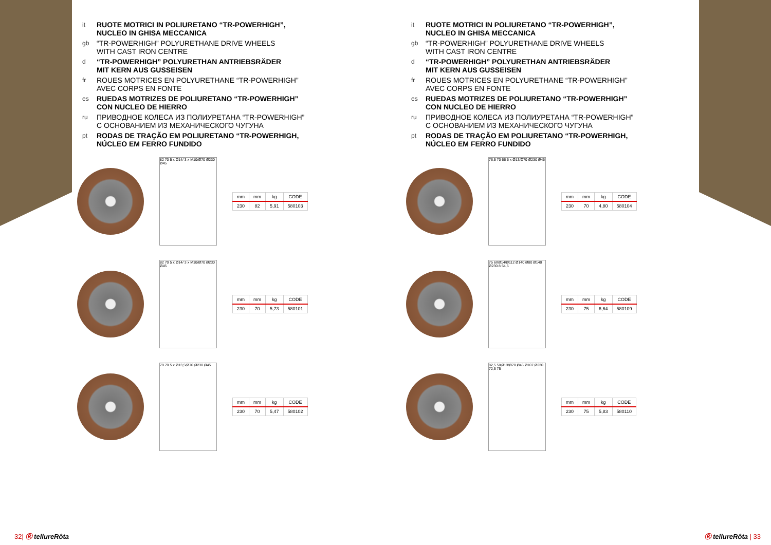it RUOTE MOTRICI IN POLIURETANO “TR-POWERHIGH”,
NUCLEO IN GHISA MECCANICA
gb “TR-POWERHIGH” POLYURETHANE DRIVE WHEELS
WITH CAST IRON CENTRE
d “TR-POWERHIGH” POLYURETHAN ANTRIEBSRÄDER
MIT KERN AUS GUSSEISEN
fr ROUES MOTRICES EN POLYURETHANE “TR-POWERHIGH”
AVEC CORPS EN FONTE
es RUEDAS MOTRIZES DE POLIURETANO “TR-POWERHIGH”
CON NUCLEO DE HIERRO
ru ПРИВОДНОЕ КОЛЕСА ИЗ ПОЛИУРЕТАНА “TR-POWERHIGH”
С ОСНОВАНИЕМ ИЗ МЕХАНИЧЕСКОГО ЧУГУНА
pt RODAS DE TRAÇÃO EM POLIURETANO “TR-POWERHIGH,
NÚCLEO EM FERRO FUNDIDO
82 70 5 x Ø14/ 3 x M10/Ø70 Ø230 Ø45
| mm | mm | kg | CODE |
| 230 | 82 | 5,91 | 580103 |
82 70 5 x Ø14/ 3 x M10/Ø70 Ø230 Ø45
| mm | mm | kg | CODE |
| 230 | 70 | 5,73 | 580101 |
79 70 5 x Ø13,5/Ø70 Ø230 Ø45
| mm | mm | kg | CODE |
| 230 | 70 | 5,47 | 580102 |
it RUOTE MOTRICI IN POLIURETANO “TR-POWERHIGH”,
NUCLEO IN GHISA MECCANICA
gb “TR-POWERHIGH” POLYURETHANE DRIVE WHEELS
WITH CAST IRON CENTRE
d “TR-POWERHIGH” POLYURETHAN ANTRIEBSRÄDER
MIT KERN AUS GUSSEISEN
fr ROUES MOTRICES EN POLYURETHANE “TR-POWERHIGH”
AVEC CORPS EN FONTE
es RUEDAS MOTRIZES DE POLIURETANO “TR-POWERHIGH”
CON NUCLEO DE HIERRO
ru ПРИВОДНОЕ КОЛЕСА ИЗ ПОЛИУРЕТАНА “TR-POWERHIGH”
С ОСНОВАНИЕМ ИЗ МЕХАНИЧЕСКОГО ЧУГУНА
pt RODAS DE TRAÇÃO EM POLIURETANO “TR-POWERHIGH,
NÚCLEO EM FERRO FUNDIDO
76,5 70 66 5 x Ø13/Ø70 Ø230 Ø45
| mm | mm | kg | CODE |
| 230 | 70 | 4,80 | 580104 |
75 6XØ14/Ø112 Ø140 Ø80 Ø140 Ø230 8 54,5
| mm | mm | kg | CODE |
| 230 | 75 | 6,64 | 580109 |
82,5 5XØ13/Ø70 Ø45 Ø107 Ø230 72,5 75
| mm | mm | kg | CODE |
| 230 | 75 | 5,83 | 580110 |
32| Ⓡ tellureRôta Ⓡ tellureRôta | 33